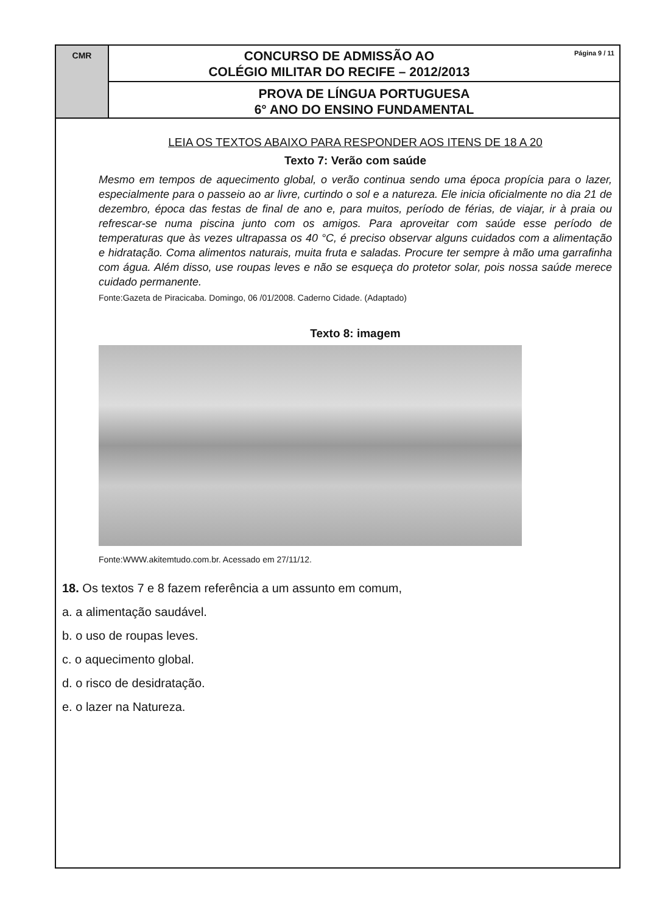CMR
CONCURSO DE ADMISSÃO AO
COLÉGIO MILITAR DO RECIFE – 2012/2013
Página 9 / 11
PROVA DE LÍNGUA PORTUGUESA
6° ANO DO ENSINO FUNDAMENTAL
LEIA OS TEXTOS ABAIXO PARA RESPONDER AOS ITENS DE 18 A 20
Texto 7: Verão com saúde
Mesmo em tempos de aquecimento global, o verão continua sendo uma época propícia para o lazer, especialmente para o passeio ao ar livre, curtindo o sol e a natureza. Ele inicia oficialmente no dia 21 de dezembro, época das festas de final de ano e, para muitos, período de férias, de viajar, ir à praia ou refrescar-se numa piscina junto com os amigos. Para aproveitar com saúde esse período de temperaturas que às vezes ultrapassa os 40 °C, é preciso observar alguns cuidados com a alimentação e hidratação. Coma alimentos naturais, muita fruta e saladas. Procure ter sempre à mão uma garrafinha com água. Além disso, use roupas leves e não se esqueça do protetor solar, pois nossa saúde merece cuidado permanente.
Fonte:Gazeta de Piracicaba. Domingo, 06 /01/2008. Caderno Cidade. (Adaptado)
Texto 8: imagem
Fonte:WWW.akitemtudo.com.br. Acessado em 27/11/12.
18. Os textos 7 e 8 fazem referência a um assunto em comum,
a. a alimentação saudável.
b. o uso de roupas leves.
c. o aquecimento global.
d. o risco de desidratação.
e. o lazer na Natureza.